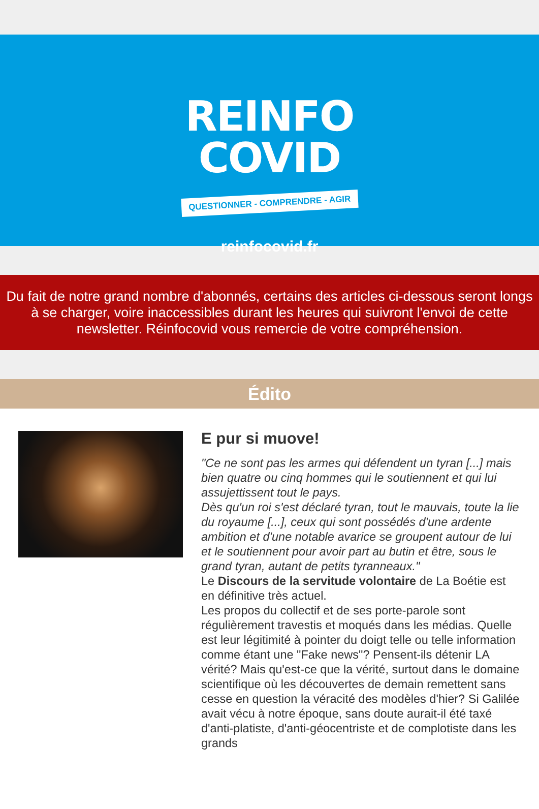REINFO
COVID
QUESTIONNER - COMPRENDRE - AGIR
reinfocovid.fr
Du fait de notre grand nombre d'abonnés, certains des articles ci-dessous seront longs à se charger, voire inaccessibles durant les heures qui suivront l'envoi de cette newsletter. Réinfocovid vous remercie de votre compréhension.
Édito
E pur si muove!
"Ce ne sont pas les armes qui défendent un tyran [...] mais bien quatre ou cinq hommes qui le soutiennent et qui lui assujettissent tout le pays.
Dès qu'un roi s'est déclaré tyran, tout le mauvais, toute la lie du royaume [...], ceux qui sont possédés d'une ardente ambition et d'une notable avarice se groupent autour de lui et le soutiennent pour avoir part au butin et être, sous le grand tyran, autant de petits tyranneaux."
Le Discours de la servitude volontaire de La Boétie est en définitive très actuel.
Les propos du collectif et de ses porte-parole sont régulièrement travestis et moqués dans les médias. Quelle est leur légitimité à pointer du doigt telle ou telle information comme étant une "Fake news"? Pensent-ils détenir LA vérité? Mais qu'est-ce que la vérité, surtout dans le domaine scientifique où les découvertes de demain remettent sans cesse en question la véracité des modèles d'hier? Si Galilée avait vécu à notre époque, sans doute aurait-il été taxé d'anti-platiste, d'anti-géocentriste et de complotiste dans les grands